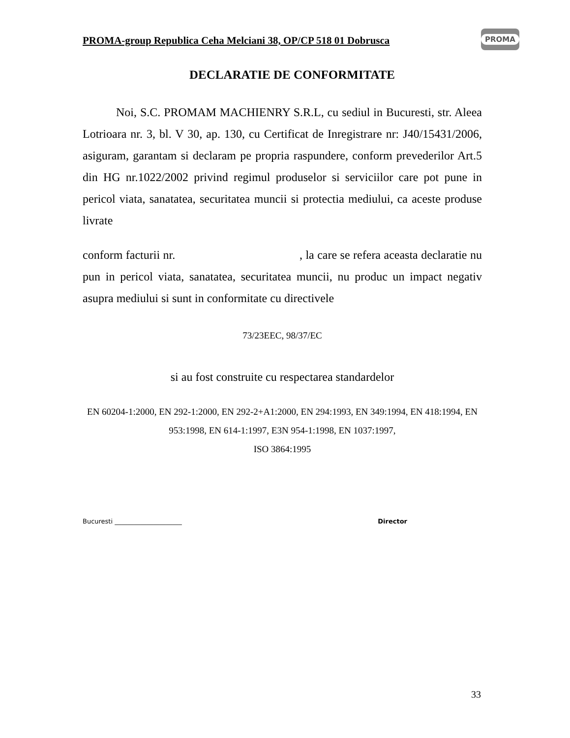PROMA-group Republica Ceha Melciani 38, OP/CP 518 01 Dobrusca
PROMA
DECLARATIE DE CONFORMITATE
Noi, S.C. PROMAM MACHIENRY S.R.L, cu sediul in Bucuresti, str. Aleea Lotrioara nr. 3, bl. V 30, ap. 130, cu Certificat de Inregistrare nr: J40/15431/2006, asiguram, garantam si declaram pe propria raspundere, conform prevederilor Art.5 din HG nr.1022/2002 privind regimul produselor si serviciilor care pot pune in pericol viata, sanatatea, securitatea muncii si protectia mediului, ca aceste produse livrate
conform facturii nr. , la care se refera aceasta declaratie nu pun in pericol viata, sanatatea, securitatea muncii, nu produc un impact negativ asupra mediului si sunt in conformitate cu directivele
73/23EEC, 98/37/EC
si au fost construite cu respectarea standardelor
EN 60204-1:2000, EN 292-1:2000, EN 292-2+A1:2000, EN 294:1993, EN 349:1994, EN 418:1994, EN 953:1998, EN 614-1:1997, E3N 954-1:1998, EN 1037:1997,
ISO 3864:1995
Bucuresti _____________________ Director
33